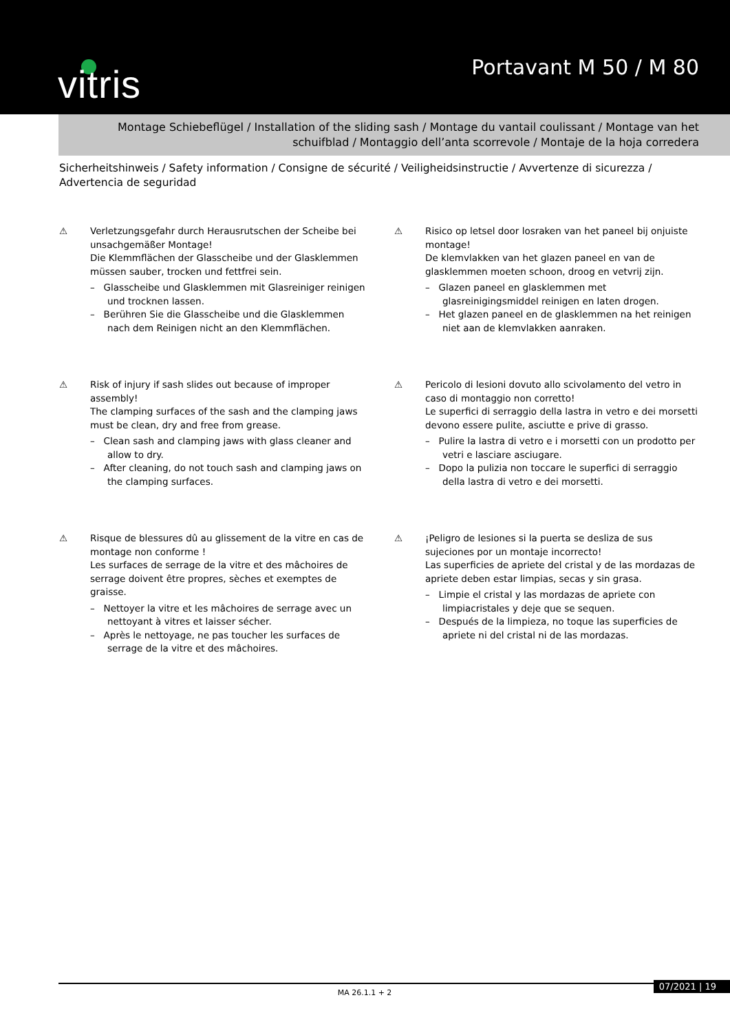vitris Portavant M 50 / M 80
Montage Schiebeflügel / Installation of the sliding sash / Montage du vantail coulissant / Montage van het schuifblad / Montaggio dell’anta scorrevole / Montaje de la hoja corredera
Sicherheitshinweis / Safety information / Consigne de sécurité / Veiligheidsinstructie / Avvertenze di sicurezza / Advertencia de seguridad
⚠ Verletzungsgefahr durch Herausrutschen der Scheibe bei unsachgemäßer Montage!
Die Klemmflächen der Glasscheibe und der Glasklemmen müssen sauber, trocken und fettfrei sein.
– Glasscheibe und Glasklemmen mit Glasreiniger reinigen und trocknen lassen.
– Berühren Sie die Glasscheibe und die Glasklemmen nach dem Reinigen nicht an den Klemmflächen.
⚠ Risico op letsel door losraken van het paneel bij onjuiste montage!
De klemvlakken van het glazen paneel en van de glasklemmen moeten schoon, droog en vetvrij zijn.
– Glazen paneel en glasklemmen met glasreinigingsmiddel reinigen en laten drogen.
– Het glazen paneel en de glasklemmen na het reinigen niet aan de klemvlakken aanraken.
⚠ Risk of injury if sash slides out because of improper assembly!
The clamping surfaces of the sash and the clamping jaws must be clean, dry and free from grease.
– Clean sash and clamping jaws with glass cleaner and allow to dry.
– After cleaning, do not touch sash and clamping jaws on the clamping surfaces.
⚠ Pericolo di lesioni dovuto allo scivolamento del vetro in caso di montaggio non corretto!
Le superfici di serraggio della lastra in vetro e dei morsetti devono essere pulite, asciutte e prive di grasso.
– Pulire la lastra di vetro e i morsetti con un prodotto per vetri e lasciare asciugare.
– Dopo la pulizia non toccare le superfici di serraggio della lastra di vetro e dei morsetti.
⚠ Risque de blessures dû au glissement de la vitre en cas de montage non conforme !
Les surfaces de serrage de la vitre et des mâchoires de serrage doivent être propres, sèches et exemptes de graisse.
– Nettoyer la vitre et les mâchoires de serrage avec un nettoyant à vitres et laisser sécher.
– Après le nettoyage, ne pas toucher les surfaces de serrage de la vitre et des mâchoires.
⚠ ¡Peligro de lesiones si la puerta se desliza de sus sujeciones por un montaje incorrecto!
Las superficies de apriete del cristal y de las mordazas de apriete deben estar limpias, secas y sin grasa.
– Limpie el cristal y las mordazas de apriete con limpiacristales y deje que se sequen.
– Después de la limpieza, no toque las superficies de apriete ni del cristal ni de las mordazas.
MA 26.1.1 + 2 07/2021 | 19